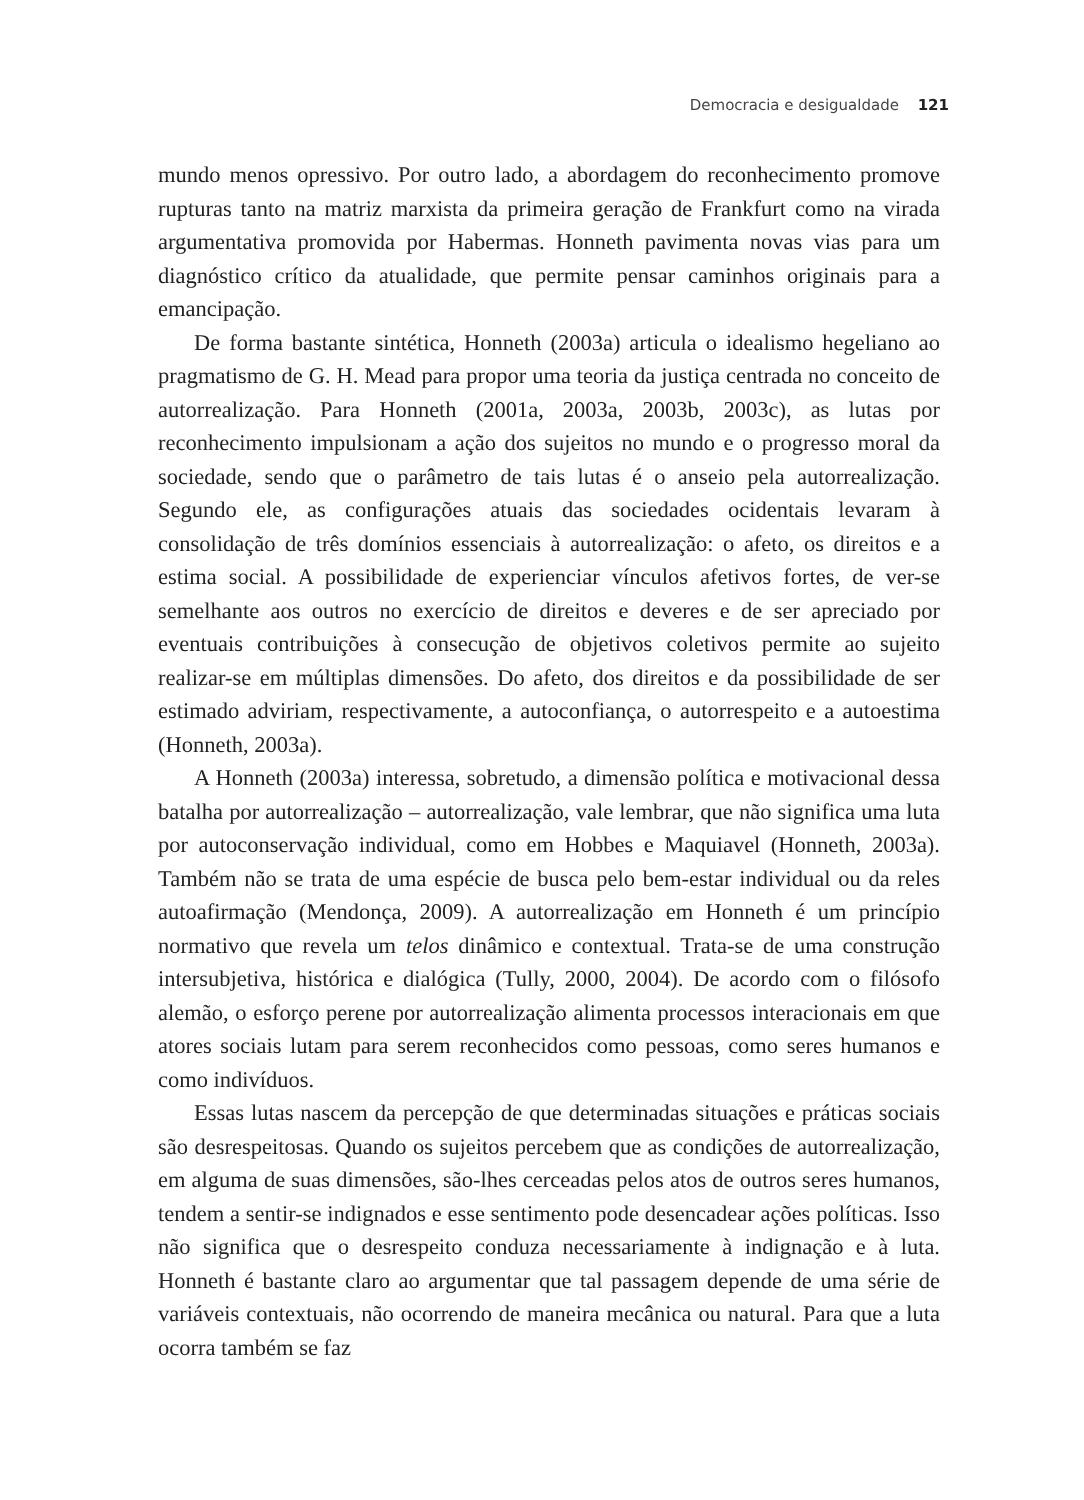Democracia e desigualdade 121
mundo menos opressivo. Por outro lado, a abordagem do reconhecimento promove rupturas tanto na matriz marxista da primeira geração de Frankfurt como na virada argumentativa promovida por Habermas. Honneth pavimenta novas vias para um diagnóstico crítico da atualidade, que permite pensar caminhos originais para a emancipação.
De forma bastante sintética, Honneth (2003a) articula o idealismo hegeliano ao pragmatismo de G. H. Mead para propor uma teoria da justiça centrada no conceito de autorrealização. Para Honneth (2001a, 2003a, 2003b, 2003c), as lutas por reconhecimento impulsionam a ação dos sujeitos no mundo e o progresso moral da sociedade, sendo que o parâmetro de tais lutas é o anseio pela autorrealização. Segundo ele, as configurações atuais das sociedades ocidentais levaram à consolidação de três domínios essenciais à autorrealização: o afeto, os direitos e a estima social. A possibilidade de experienciar vínculos afetivos fortes, de ver-se semelhante aos outros no exercício de direitos e deveres e de ser apreciado por eventuais contribuições à consecução de objetivos coletivos permite ao sujeito realizar-se em múltiplas dimensões. Do afeto, dos direitos e da possibilidade de ser estimado adviriam, respectivamente, a autoconfiança, o autorrespeito e a autoestima (Honneth, 2003a).
A Honneth (2003a) interessa, sobretudo, a dimensão política e motivacional dessa batalha por autorrealização – autorrealização, vale lembrar, que não significa uma luta por autoconservação individual, como em Hobbes e Maquiavel (Honneth, 2003a). Também não se trata de uma espécie de busca pelo bem-estar individual ou da reles autoafirmação (Mendonça, 2009). A autorrealização em Honneth é um princípio normativo que revela um telos dinâmico e contextual. Trata-se de uma construção intersubjetiva, histórica e dialógica (Tully, 2000, 2004). De acordo com o filósofo alemão, o esforço perene por autorrealização alimenta processos interacionais em que atores sociais lutam para serem reconhecidos como pessoas, como seres humanos e como indivíduos.
Essas lutas nascem da percepção de que determinadas situações e práticas sociais são desrespeitosas. Quando os sujeitos percebem que as condições de autorrealização, em alguma de suas dimensões, são-lhes cerceadas pelos atos de outros seres humanos, tendem a sentir-se indignados e esse sentimento pode desencadear ações políticas. Isso não significa que o desrespeito conduza necessariamente à indignação e à luta. Honneth é bastante claro ao argumentar que tal passagem depende de uma série de variáveis contextuais, não ocorrendo de maneira mecânica ou natural. Para que a luta ocorra também se faz